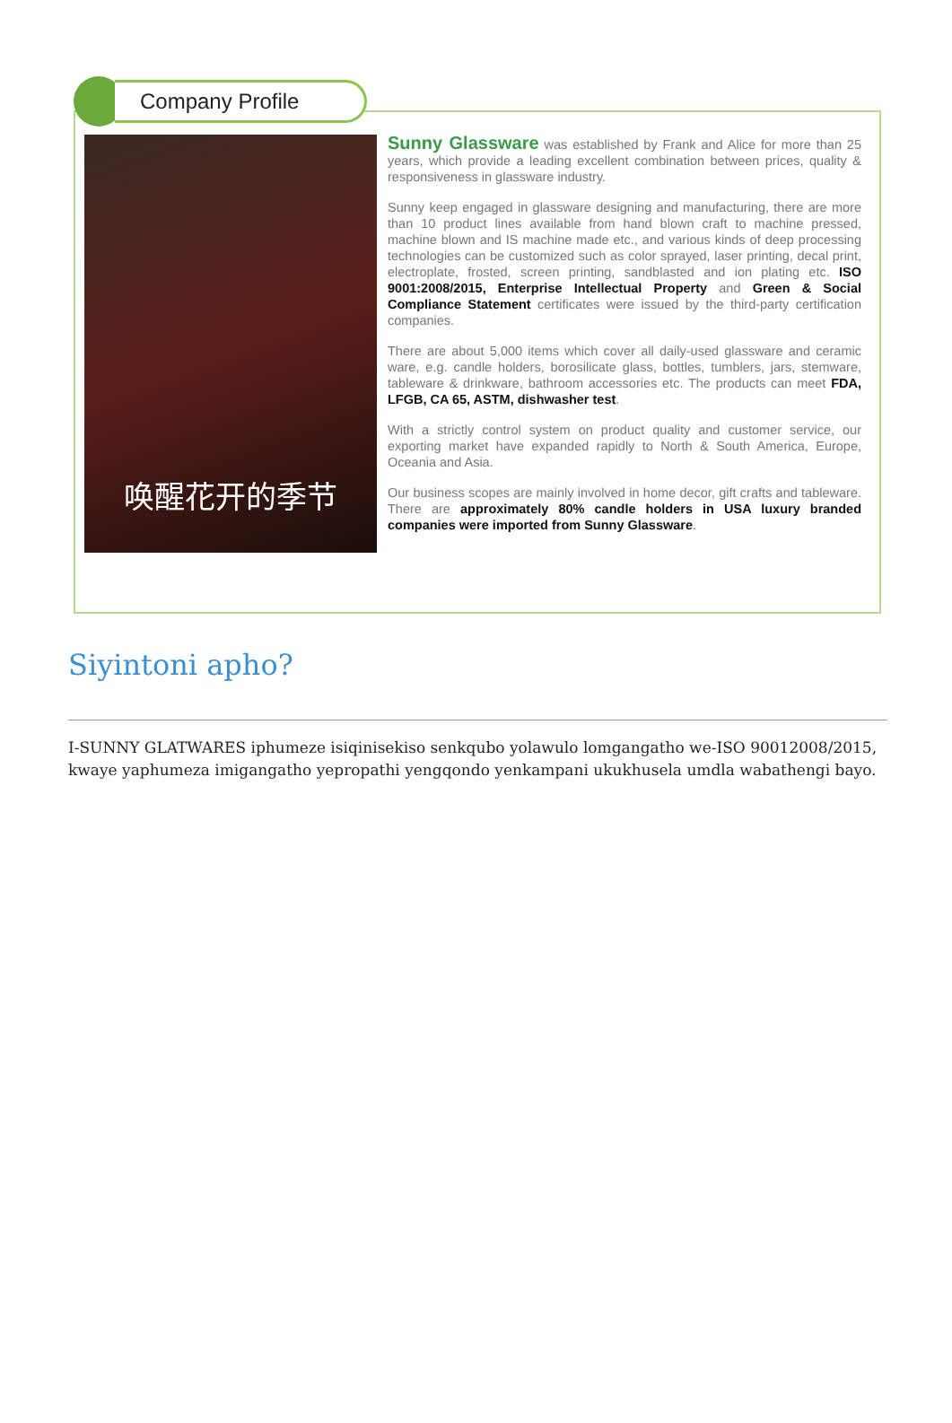Company Profile
唤醒花开的季节
Sunny Glassware was established by Frank and Alice for more than 25 years, which provide a leading excellent combination between prices, quality & responsiveness in glassware industry.
Sunny keep engaged in glassware designing and manufacturing, there are more than 10 product lines available from hand blown craft to machine pressed, machine blown and IS machine made etc., and various kinds of deep processing technologies can be customized such as color sprayed, laser printing, decal print, electroplate, frosted, screen printing, sandblasted and ion plating etc. ISO 9001:2008/2015, Enterprise Intellectual Property and Green & Social Compliance Statement certificates were issued by the third-party certification companies.
There are about 5,000 items which cover all daily-used glassware and ceramic ware, e.g. candle holders, borosilicate glass, bottles, tumblers, jars, stemware, tableware & drinkware, bathroom accessories etc. The products can meet FDA, LFGB, CA 65, ASTM, dishwasher test.
With a strictly control system on product quality and customer service, our exporting market have expanded rapidly to North & South America, Europe, Oceania and Asia.
Our business scopes are mainly involved in home decor, gift crafts and tableware. There are approximately 80% candle holders in USA luxury branded companies were imported from Sunny Glassware.
Siyintoni apho?
I-SUNNY GLATWARES iphumeze isiqinisekiso senkqubo yolawulo lomgangatho we-ISO 90012008/2015, kwaye yaphumeza imigangatho yepropathi yengqondo yenkampani ukukhusela umdla wabathengi bayo.